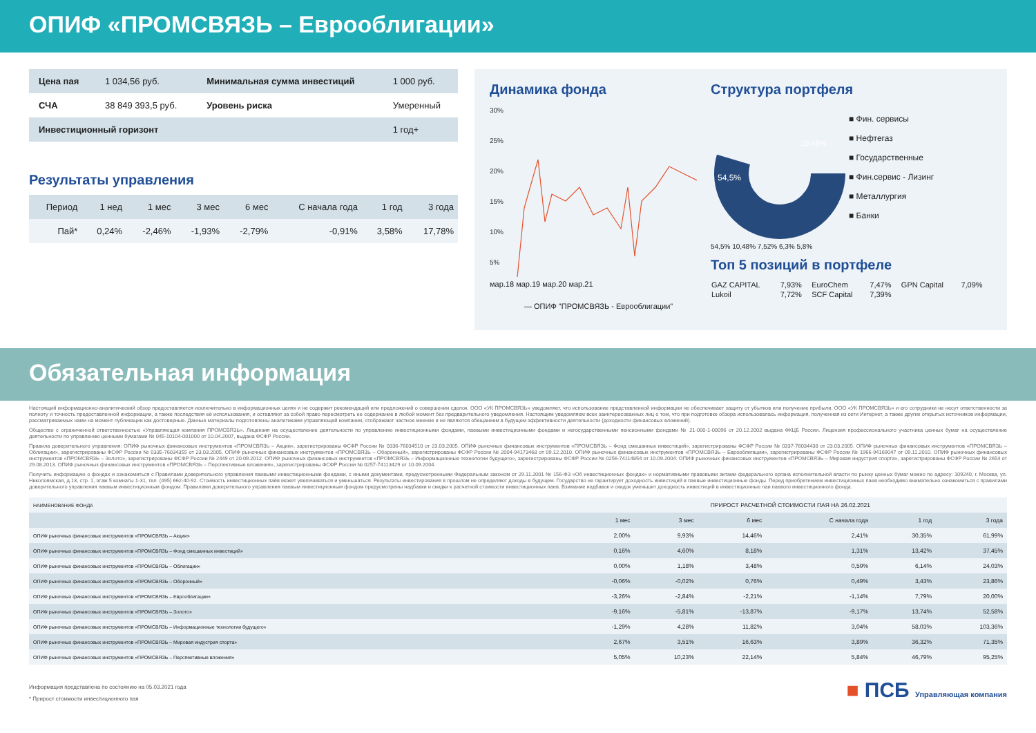ОПИФ «ПРОМСВЯЗЬ – Еврооблигации»
| Цена пая | 1 034,56 руб. | Минимальная сумма инвестиций | 1 000 руб. |
| СЧА | 38 849 393,5 руб. | Уровень риска | Умеренный |
| Инвестиционный горизонт | | | 1 год+ |
Результаты управления
| Период | 1 нед | 1 мес | 3 мес | 6 мес | С начала года | 1 год | 3 года |
| --- | --- | --- | --- | --- | --- | --- | --- |
| Пай* | 0,24% | -2,46% | -1,93% | -2,79% | -0,91% | 3,58% | 17,78% |
Динамика фонда
30%
25%
20%
15%
10%
5%
мар.18 мар.19 мар.20 мар.21
— ОПИФ "ПРОМСВЯЗЬ - Еврооблигации"
Структура портфеля
54,5%
10,48%
■ Фин. сервисы
■ Нефтегаз
■ Государственные
■ Фин.сервис - Лизинг
■ Металлургия
■ Банки
54,5% 10,48% 7,52% 6,3% 5,8%
Топ 5 позиций в портфеле
| GAZ CAPITAL | 7,93% | EuroChem | 7,47% | GPN Capital | 7,09% |
| Lukoil | 7,72% | SCF Capital | 7,39% | | |
Обязательная информация
Настоящий информационно-аналитический обзор предоставляется исключительно в информационных целях и не содержит рекомендаций или предложений о совершении сделок. ООО «УК ПРОМСВЯЗЬ» уведомляет, что использование представленной информации не обеспечивает защиту от убытков или получение прибыли. ООО «УК ПРОМСВЯЗЬ» и его сотрудники не несут ответственности за полноту и точность предоставленной информации, а также последствия её использования, и оставляют за собой право пересмотреть ее содержание в любой момент без предварительного уведомления. Настоящим уведомляем всех заинтересованных лиц о том, что при подготовке обзора использовалась информация, полученная из сети Интернет, а также других открытых источников информации, рассматриваемых нами на момент публикации как достоверные. Данные материалы подготовлены аналитиками управляющей компании, отображают частное мнение и не являются обещанием в будущем эффективности деятельности (доходности финансовых вложений).
Общество с ограниченной ответственностью «Управляющая компания ПРОМСВЯЗЬ». Лицензия на осуществление деятельности по управлению инвестиционными фондами, паевыми инвестиционными фондами и негосударственными пенсионными фондами № 21-000-1-00096 от 20.12.2002 выдана ФКЦБ России. Лицензия профессионального участника ценных бумаг на осуществление деятельности по управлению ценными бумагами № 045-10104-001000 от 10.04.2007, выдана ФСФР России.
Правила доверительного управления: ОПИФ рыночных финансовых инструментов «ПРОМСВЯЗЬ – Акции», зарегистрированы ФСФР России № 0336-76034510 от 23.03.2005. ОПИФ рыночных финансовых инструментов «ПРОМСВЯЗЬ – Фонд смешанных инвестиций», зарегистрированы ФСФР России № 0337-76034438 от 23.03.2005. ОПИФ рыночных финансовых инструментов «ПРОМСВЯЗЬ – Облигации», зарегистрированы ФСФР России № 0335-76034355 от 23.03.2005. ОПИФ рыночных финансовых инструментов «ПРОМСВЯЗЬ – Оборонный», зарегистрированы ФСФР России № 2004-94173468 от 09.12.2010. ОПИФ рыночных финансовых инструментов «ПРОМСВЯЗЬ – Еврооблигации», зарегистрированы ФСФР России № 1966-94169047 от 09.11.2010. ОПИФ рыночных финансовых инструментов «ПРОМСВЯЗЬ – Золото», зарегистрированы ФСФР России № 2449 от 20.09.2012. ОПИФ рыночных финансовых инструментов «ПРОМСВЯЗЬ – Информационные технологии будущего», зарегистрированы ФСФР России № 0256-74114854 от 10.09.2004. ОПИФ рыночных финансовых инструментов «ПРОМСВЯЗЬ – Мировая индустрия спорта», зарегистрированы ФСФР России № 2654 от 29.08.2013. ОПИФ рыночных финансовых инструментов «ПРОМСВЯЗЬ – Перспективные вложения», зарегистрированы ФСФР России № 0257-74113429 от 10.09.2004.
Получить информацию о фондах и ознакомиться с Правилами доверительного управления паевыми инвестиционными фондами, с иными документами, предусмотренными Федеральным законом от 29.11.2001 № 156-ФЗ «Об инвестиционных фондах» и нормативными правовыми актами федерального органа исполнительной власти по рынку ценных бумаг можно по адресу: 109240, г. Москва, ул. Николоямская, д.13, стр. 1, этаж 5 комнаты 1-31, тел. (495) 662-40-92. Стоимость инвестиционных паёв может увеличиваться и уменьшаться. Результаты инвестирования в прошлом не определяют доходы в будущем. Государство не гарантирует доходность инвестиций в паевые инвестиционные фонды. Перед приобретением инвестиционных паев необходимо внимательно ознакомиться с правилами доверительного управления паевым инвестиционным фондом. Правилами доверительного управления паевым инвестиционным фондом предусмотрены надбавки и скидки к расчетной стоимости инвестиционных паев. Взимание надбавок и скидок уменьшит доходность инвестиций в инвестиционные паи паевого инвестиционного фонда.
| НАИМЕНОВАНИЕ ФОНДА | ПРИРОСТ РАСЧЕТНОЙ СТОИМОСТИ ПАЯ НА 26.02.2021 | | | | | |
| --- | --- | --- | --- | --- | --- | --- |
| | 1 мес | 3 мес | 6 мес | С начала года | 1 год | 3 года |
| ОПИФ рыночных финансовых инструментов «ПРОМСВЯЗЬ – Акции» | 2,00% | 9,93% | 14,46% | 2,41% | 30,35% | 61,99% |
| ОПИФ рыночных финансовых инструментов «ПРОМСВЯЗЬ – Фонд смешанных инвестиций» | 0,16% | 4,60% | 8,18% | 1,31% | 13,42% | 37,45% |
| ОПИФ рыночных финансовых инструментов «ПРОМСВЯЗЬ – Облигации» | 0,00% | 1,18% | 3,48% | 0,59% | 6,14% | 24,03% |
| ОПИФ рыночных финансовых инструментов «ПРОМСВЯЗЬ – Оборонный» | -0,06% | -0,02% | 0,76% | 0,49% | 3,43% | 23,86% |
| ОПИФ рыночных финансовых инструментов «ПРОМСВЯЗЬ – Еврооблигации» | -3,26% | -2,84% | -2,21% | -1,14% | 7,79% | 20,00% |
| ОПИФ рыночных финансовых инструментов «ПРОМСВЯЗЬ – Золото» | -9,16% | -5,81% | -13,87% | -9,17% | 13,74% | 52,58% |
| ОПИФ рыночных финансовых инструментов «ПРОМСВЯЗЬ – Информационные технологии будущего» | -1,29% | 4,28% | 11,82% | 3,04% | 58,03% | 103,36% |
| ОПИФ рыночных финансовых инструментов «ПРОМСВЯЗЬ – Мировая индустрия спорта» | 2,67% | 3,51% | 16,63% | 3,89% | 36,32% | 71,35% |
| ОПИФ рыночных финансовых инструментов «ПРОМСВЯЗЬ – Перспективные вложения» | 5,05% | 10,23% | 22,14% | 5,84% | 46,79% | 95,25% |
Информация представлена по состоянию на 05.03.2021 года
* Прирост стоимости инвестиционного пая
■ ПСБ Управляющая компания